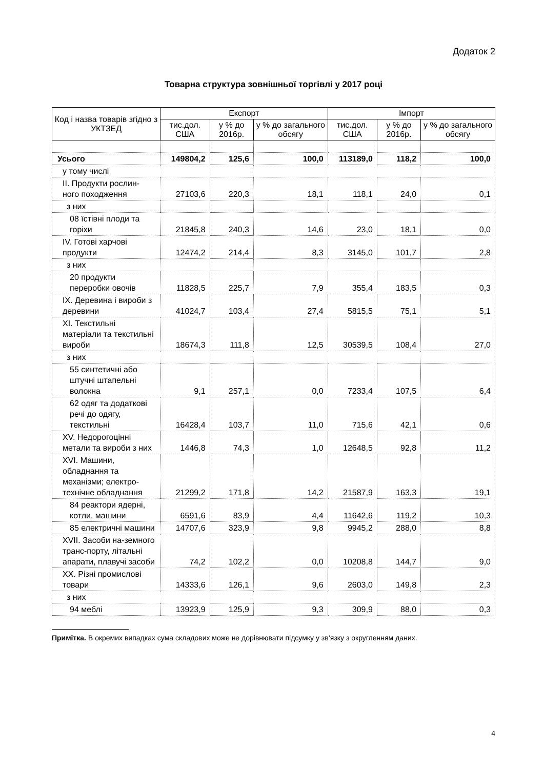Додаток 2
Товарна структура зовнішньої торгівлі у 2017 році
| Код і назва товарів згідно з УКТЗЕД | Експорт | | | Імпорт | | |
| --- | --- | --- | --- | --- | --- | --- |
| | тис.дол. США | у % до 2016р. | у % до загального обсягу | тис.дол. США | у % до 2016р. | у % до загального обсягу |
| Усього | 149804,2 | 125,6 | 100,0 | 113189,0 | 118,2 | 100,0 |
| у тому числі | | | | | | |
| II. Продукти рослин-ного походження | 27103,6 | 220,3 | 18,1 | 118,1 | 24,0 | 0,1 |
| з них | | | | | | |
| 08 їстівні плоди та горіхи | 21845,8 | 240,3 | 14,6 | 23,0 | 18,1 | 0,0 |
| IV. Готові харчові продукти | 12474,2 | 214,4 | 8,3 | 3145,0 | 101,7 | 2,8 |
| з них | | | | | | |
| 20 продукти переробки овочів | 11828,5 | 225,7 | 7,9 | 355,4 | 183,5 | 0,3 |
| IX. Деревина і вироби з деревини | 41024,7 | 103,4 | 27,4 | 5815,5 | 75,1 | 5,1 |
| XI. Текстильні матеріали та текстильні вироби | 18674,3 | 111,8 | 12,5 | 30539,5 | 108,4 | 27,0 |
| з них | | | | | | |
| 55 синтетичні або штучні штапельні волокна | 9,1 | 257,1 | 0,0 | 7233,4 | 107,5 | 6,4 |
| 62 одяг та додаткові речі до одягу, текстильні | 16428,4 | 103,7 | 11,0 | 715,6 | 42,1 | 0,6 |
| XV. Недорогоцінні метали та вироби з них | 1446,8 | 74,3 | 1,0 | 12648,5 | 92,8 | 11,2 |
| XVI. Машини, обладнання та механізми; електро-технічне обладнання | 21299,2 | 171,8 | 14,2 | 21587,9 | 163,3 | 19,1 |
| 84 реактори ядерні, котли, машини | 6591,6 | 83,9 | 4,4 | 11642,6 | 119,2 | 10,3 |
| 85 електричні машини | 14707,6 | 323,9 | 9,8 | 9945,2 | 288,0 | 8,8 |
| XVII. Засоби на-земного транс-порту, літальні апарати, плавучі засоби | 74,2 | 102,2 | 0,0 | 10208,8 | 144,7 | 9,0 |
| XX. Різні промислові товари | 14333,6 | 126,1 | 9,6 | 2603,0 | 149,8 | 2,3 |
| з них | | | | | | |
| 94 меблі | 13923,9 | 125,9 | 9,3 | 309,9 | 88,0 | 0,3 |
Примітка. В окремих випадках сума складових може не дорівнювати підсумку у зв’язку з округленням даних.
4